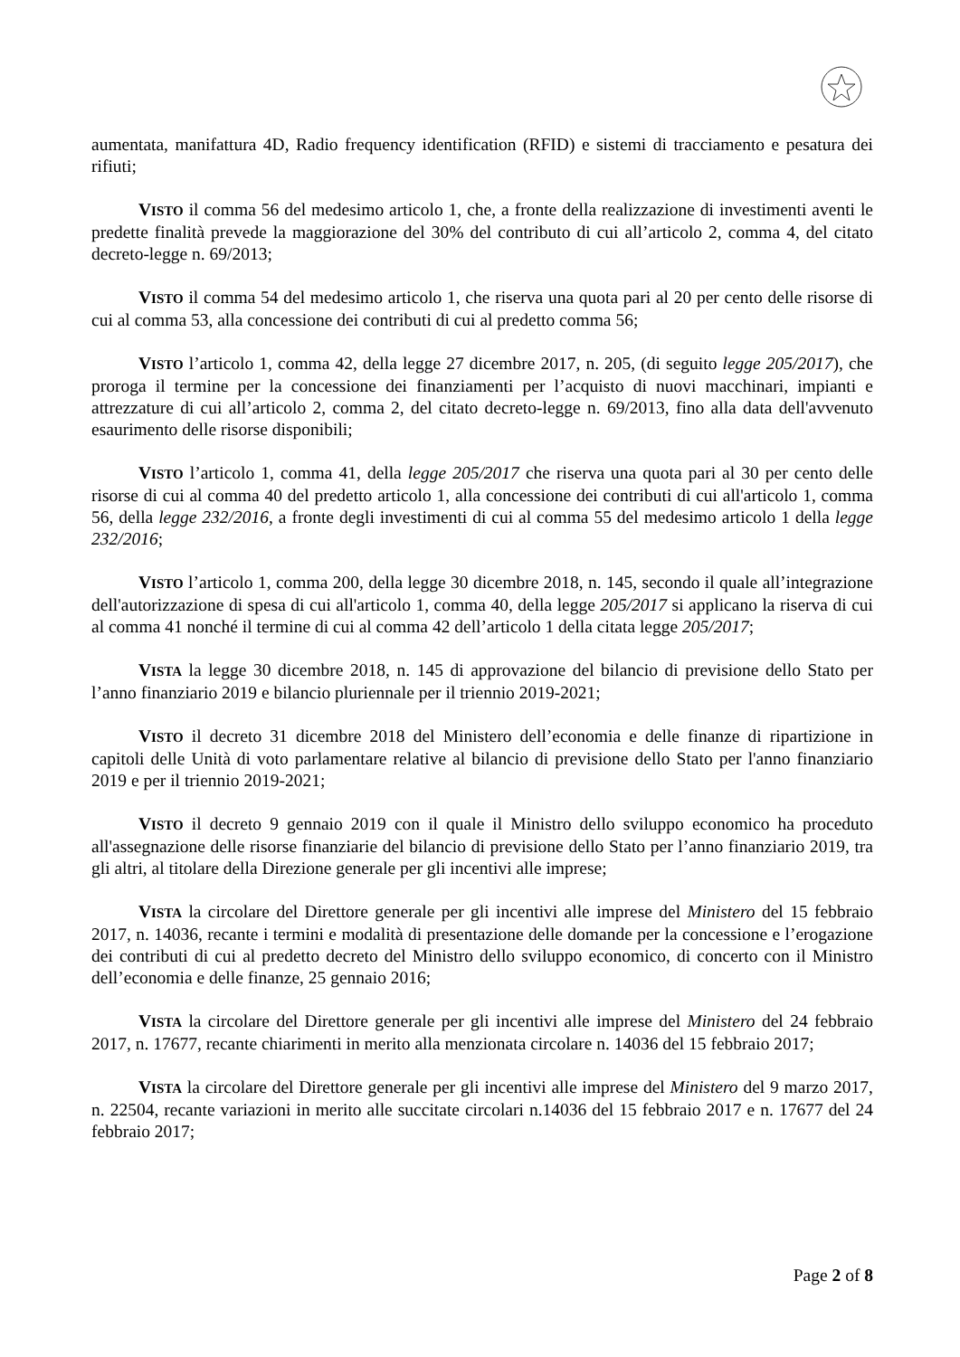aumentata, manifattura 4D, Radio frequency identification (RFID) e sistemi di tracciamento e pesatura dei rifiuti;
VISTO il comma 56 del medesimo articolo 1, che, a fronte della realizzazione di investimenti aventi le predette finalità prevede la maggiorazione del 30% del contributo di cui all’articolo 2, comma 4, del citato decreto-legge n. 69/2013;
VISTO il comma 54 del medesimo articolo 1, che riserva una quota pari al 20 per cento delle risorse di cui al comma 53, alla concessione dei contributi di cui al predetto comma 56;
VISTO l’articolo 1, comma 42, della legge 27 dicembre 2017, n. 205, (di seguito legge 205/2017), che proroga il termine per la concessione dei finanziamenti per l’acquisto di nuovi macchinari, impianti e attrezzature di cui all’articolo 2, comma 2, del citato decreto-legge n. 69/2013, fino alla data dell'avvenuto esaurimento delle risorse disponibili;
VISTO l’articolo 1, comma 41, della legge 205/2017 che riserva una quota pari al 30 per cento delle risorse di cui al comma 40 del predetto articolo 1, alla concessione dei contributi di cui all'articolo 1, comma 56, della legge 232/2016, a fronte degli investimenti di cui al comma 55 del medesimo articolo 1 della legge 232/2016;
VISTO l’articolo 1, comma 200, della legge 30 dicembre 2018, n. 145, secondo il quale all’integrazione dell'autorizzazione di spesa di cui all'articolo 1, comma 40, della legge 205/2017 si applicano la riserva di cui al comma 41 nonché il termine di cui al comma 42 dell’articolo 1 della citata legge 205/2017;
VISTA la legge 30 dicembre 2018, n. 145 di approvazione del bilancio di previsione dello Stato per l’anno finanziario 2019 e bilancio pluriennale per il triennio 2019-2021;
VISTO il decreto 31 dicembre 2018 del Ministero dell’economia e delle finanze di ripartizione in capitoli delle Unità di voto parlamentare relative al bilancio di previsione dello Stato per l'anno finanziario 2019 e per il triennio 2019-2021;
VISTO il decreto 9 gennaio 2019 con il quale il Ministro dello sviluppo economico ha proceduto all'assegnazione delle risorse finanziarie del bilancio di previsione dello Stato per l’anno finanziario 2019, tra gli altri, al titolare della Direzione generale per gli incentivi alle imprese;
VISTA la circolare del Direttore generale per gli incentivi alle imprese del Ministero del 15 febbraio 2017, n. 14036, recante i termini e modalità di presentazione delle domande per la concessione e l’erogazione dei contributi di cui al predetto decreto del Ministro dello sviluppo economico, di concerto con il Ministro dell’economia e delle finanze, 25 gennaio 2016;
VISTA la circolare del Direttore generale per gli incentivi alle imprese del Ministero del 24 febbraio 2017, n. 17677, recante chiarimenti in merito alla menzionata circolare n. 14036 del 15 febbraio 2017;
VISTA la circolare del Direttore generale per gli incentivi alle imprese del Ministero del 9 marzo 2017, n. 22504, recante variazioni in merito alle succitate circolari n.14036 del 15 febbraio 2017 e n. 17677 del 24 febbraio 2017;
Page 2 of 8